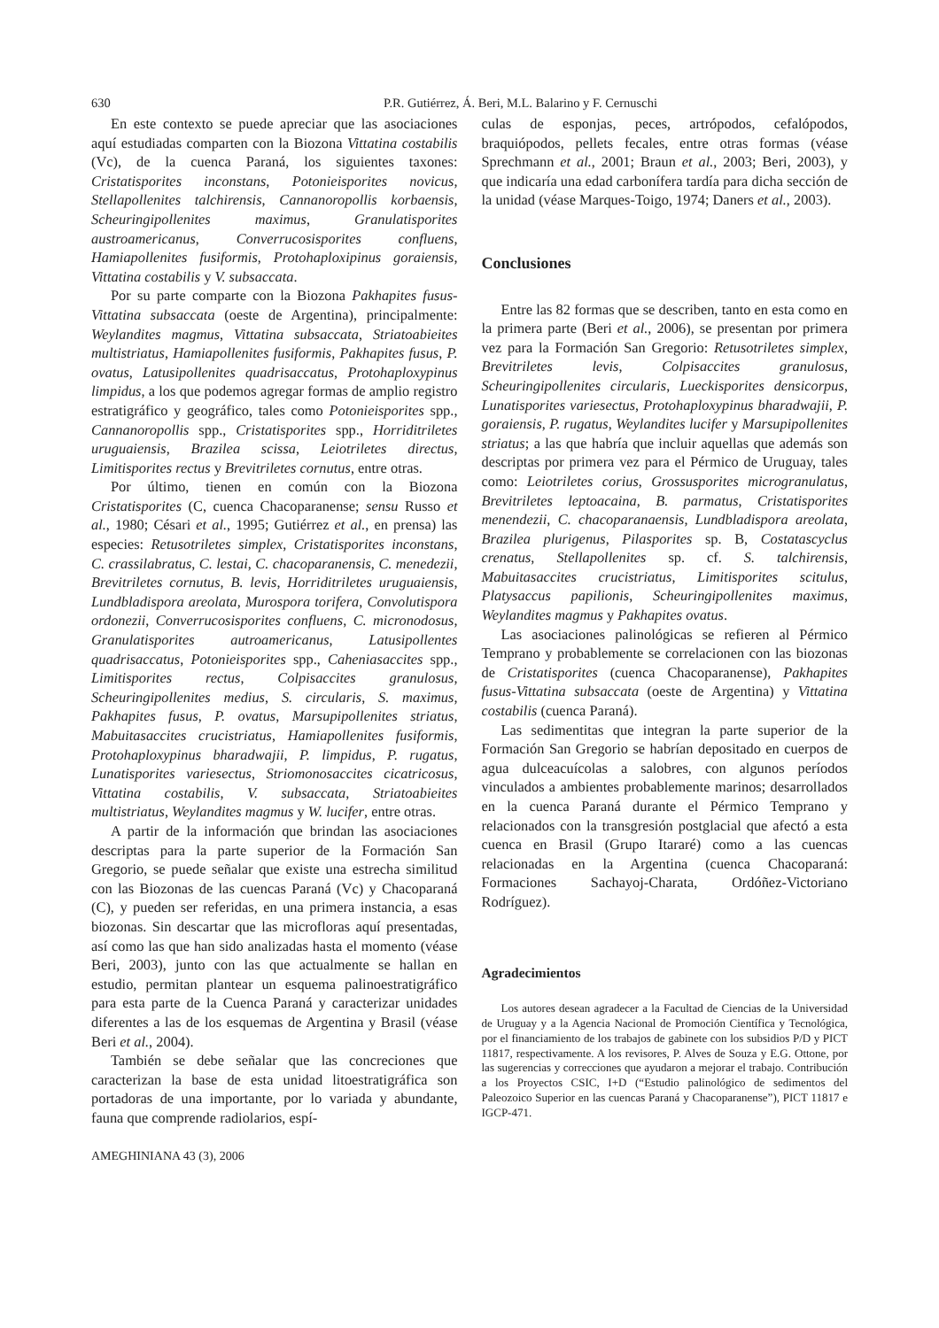630 P.R. Gutiérrez, Á. Beri, M.L. Balarino y F. Cernuschi
En este contexto se puede apreciar que las asociaciones aquí estudiadas comparten con la Biozona Vittatina costabilis (Vc), de la cuenca Paraná, los siguientes taxones: Cristatisporites inconstans, Potonieisporites novicus, Stellapollenites talchirensis, Cannanoropollis korbaensis, Scheuringipollenites maximus, Granulatisporites austroamericanus, Converrucosisporites confluens, Hamiapollenites fusiformis, Protohaploxipinus goraiensis, Vittatina costabilis y V. subsaccata.
Por su parte comparte con la Biozona Pakhapites fusus-Vittatina subsaccata (oeste de Argentina), principalmente: Weylandites magmus, Vittatina subsaccata, Striatoabieites multistriatus, Hamiapollenites fusiformis, Pakhapites fusus, P. ovatus, Latusipollenites quadrisaccatus, Protohaploxypinus limpidus, a los que podemos agregar formas de amplio registro estratigráfico y geográfico, tales como Potonieisporites spp., Cannanoropollis spp., Cristatisporites spp., Horriditriletes uruguaiensis, Brazilea scissa, Leiotriletes directus, Limitisporites rectus y Brevitriletes cornutus, entre otras.
Por último, tienen en común con la Biozona Cristatisporites (C, cuenca Chacoparanense; sensu Russo et al., 1980; Césari et al., 1995; Gutiérrez et al., en prensa) las especies: Retusotriletes simplex, Cristatisporites inconstans, C. crassilabratus, C. lestai, C. chacoparanensis, C. menedezii, Brevitriletes cornutus, B. levis, Horriditriletes uruguaiensis, Lundbladispora areolata, Murospora torifera, Convolutispora ordonezii, Converrucosisporites confluens, C. micronodosus, Granulatisporites autroamericanus, Latusipollentes quadrisaccatus, Potonieisporites spp., Caheniasaccites spp., Limitisporites rectus, Colpisaccites granulosus, Scheuringipollenites medius, S. circularis, S. maximus, Pakhapites fusus, P. ovatus, Marsupipollenites striatus, Mabuitasaccites crucistriatus, Hamiapollenites fusiformis, Protohaploxypinus bharadwajii, P. limpidus, P. rugatus, Lunatisporites variesectus, Striomonosaccites cicatricosus, Vittatina costabilis, V. subsaccata, Striatoabieites multistriatus, Weylandites magmus y W. lucifer, entre otras.
A partir de la información que brindan las asociaciones descriptas para la parte superior de la Formación San Gregorio, se puede señalar que existe una estrecha similitud con las Biozonas de las cuencas Paraná (Vc) y Chacoparaná (C), y pueden ser referidas, en una primera instancia, a esas biozonas. Sin descartar que las microfloras aquí presentadas, así como las que han sido analizadas hasta el momento (véase Beri, 2003), junto con las que actualmente se hallan en estudio, permitan plantear un esquema palinoestratigráfico para esta parte de la Cuenca Paraná y caracterizar unidades diferentes a las de los esquemas de Argentina y Brasil (véase Beri et al., 2004).
También se debe señalar que las concreciones que caracterizan la base de esta unidad litoestratigráfica son portadoras de una importante, por lo variada y abundante, fauna que comprende radiolarios, espí-
AMEGHINIANA 43 (3), 2006
culas de esponjas, peces, artrópodos, cefalópodos, braquiópodos, pellets fecales, entre otras formas (véase Sprechmann et al., 2001; Braun et al., 2003; Beri, 2003), y que indicaría una edad carbonífera tardía para dicha sección de la unidad (véase Marques-Toigo, 1974; Daners et al., 2003).
Conclusiones
Entre las 82 formas que se describen, tanto en esta como en la primera parte (Beri et al., 2006), se presentan por primera vez para la Formación San Gregorio: Retusotriletes simplex, Brevitriletes levis, Colpisaccites granulosus, Scheuringipollenites circularis, Lueckisporites densicorpus, Lunatisporites variesectus, Protohaploxypinus bharadwajii, P. goraiensis, P. rugatus, Weylandites lucifer y Marsupipollenites striatus; a las que habría que incluir aquellas que además son descriptas por primera vez para el Pérmico de Uruguay, tales como: Leiotriletes corius, Grossusporites microgranulatus, Brevitriletes leptoacaina, B. parmatus, Cristatisporites menendezii, C. chacoparanaensis, Lundbladispora areolata, Brazilea plurigenus, Pilasporites sp. B, Costatascyclus crenatus, Stellapollenites sp. cf. S. talchirensis, Mabuitasaccites crucistriatus, Limitisporites scitulus, Platysaccus papilionis, Scheuringipollenites maximus, Weylandites magmus y Pakhapites ovatus.
Las asociaciones palinológicas se refieren al Pérmico Temprano y probablemente se correlacionen con las biozonas de Cristatisporites (cuenca Chacoparanense), Pakhapites fusus-Vittatina subsaccata (oeste de Argentina) y Vittatina costabilis (cuenca Paraná).
Las sedimentitas que integran la parte superior de la Formación San Gregorio se habrían depositado en cuerpos de agua dulceacuícolas a salobres, con algunos períodos vinculados a ambientes probablemente marinos; desarrollados en la cuenca Paraná durante el Pérmico Temprano y relacionados con la transgresión postglacial que afectó a esta cuenca en Brasil (Grupo Itararé) como a las cuencas relacionadas en la Argentina (cuenca Chacoparaná: Formaciones Sachayoj-Charata, Ordóñez-Victoriano Rodríguez).
Agradecimientos
Los autores desean agradecer a la Facultad de Ciencias de la Universidad de Uruguay y a la Agencia Nacional de Promoción Científica y Tecnológica, por el financiamiento de los trabajos de gabinete con los subsidios P/D y PICT 11817, respectivamente. A los revisores, P. Alves de Souza y E.G. Ottone, por las sugerencias y correcciones que ayudaron a mejorar el trabajo. Contribución a los Proyectos CSIC, I+D (“Estudio palinológico de sedimentos del Paleozoico Superior en las cuencas Paraná y Chacoparanense”), PICT 11817 e IGCP-471.